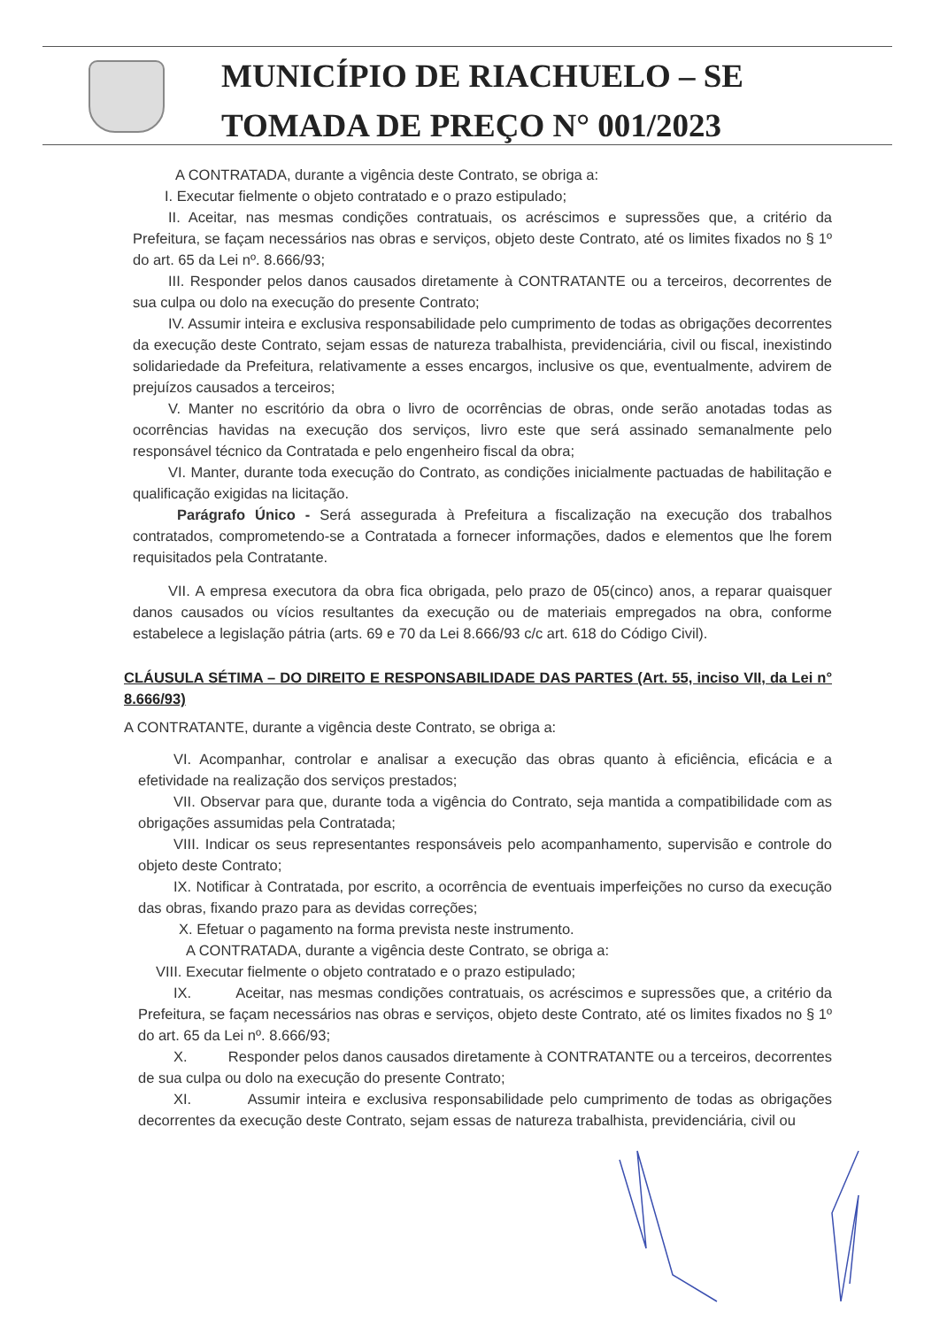MUNICÍPIO DE RIACHUELO – SE
TOMADA DE PREÇO N° 001/2023
A CONTRATADA, durante a vigência deste Contrato, se obriga a:
I. Executar fielmente o objeto contratado e o prazo estipulado;
II. Aceitar, nas mesmas condições contratuais, os acréscimos e supressões que, a critério da Prefeitura, se façam necessários nas obras e serviços, objeto deste Contrato, até os limites fixados no § 1º do art. 65 da Lei nº. 8.666/93;
III. Responder pelos danos causados diretamente à CONTRATANTE ou a terceiros, decorrentes de sua culpa ou dolo na execução do presente Contrato;
IV. Assumir inteira e exclusiva responsabilidade pelo cumprimento de todas as obrigações decorrentes da execução deste Contrato, sejam essas de natureza trabalhista, previdenciária, civil ou fiscal, inexistindo solidariedade da Prefeitura, relativamente a esses encargos, inclusive os que, eventualmente, advirem de prejuízos causados a terceiros;
V. Manter no escritório da obra o livro de ocorrências de obras, onde serão anotadas todas as ocorrências havidas na execução dos serviços, livro este que será assinado semanalmente pelo responsável técnico da Contratada e pelo engenheiro fiscal da obra;
VI. Manter, durante toda execução do Contrato, as condições inicialmente pactuadas de habilitação e qualificação exigidas na licitação.
Parágrafo Único - Será assegurada à Prefeitura a fiscalização na execução dos trabalhos contratados, comprometendo-se a Contratada a fornecer informações, dados e elementos que lhe forem requisitados pela Contratante.
VII. A empresa executora da obra fica obrigada, pelo prazo de 05(cinco) anos, a reparar quaisquer danos causados ou vícios resultantes da execução ou de materiais empregados na obra, conforme estabelece a legislação pátria (arts. 69 e 70 da Lei 8.666/93 c/c art. 618 do Código Civil).
CLÁUSULA SÉTIMA – DO DIREITO E RESPONSABILIDADE DAS PARTES (Art. 55, inciso VII, da Lei n° 8.666/93)
A CONTRATANTE, durante a vigência deste Contrato, se obriga a:
VI. Acompanhar, controlar e analisar a execução das obras quanto à eficiência, eficácia e a efetividade na realização dos serviços prestados;
VII. Observar para que, durante toda a vigência do Contrato, seja mantida a compatibilidade com as obrigações assumidas pela Contratada;
VIII. Indicar os seus representantes responsáveis pelo acompanhamento, supervisão e controle do objeto deste Contrato;
IX. Notificar à Contratada, por escrito, a ocorrência de eventuais imperfeições no curso da execução das obras, fixando prazo para as devidas correções;
X. Efetuar o pagamento na forma prevista neste instrumento.
A CONTRATADA, durante a vigência deste Contrato, se obriga a:
VIII. Executar fielmente o objeto contratado e o prazo estipulado;
IX. Aceitar, nas mesmas condições contratuais, os acréscimos e supressões que, a critério da Prefeitura, se façam necessários nas obras e serviços, objeto deste Contrato, até os limites fixados no § 1º do art. 65 da Lei nº. 8.666/93;
X. Responder pelos danos causados diretamente à CONTRATANTE ou a terceiros, decorrentes de sua culpa ou dolo na execução do presente Contrato;
XI. Assumir inteira e exclusiva responsabilidade pelo cumprimento de todas as obrigações decorrentes da execução deste Contrato, sejam essas de natureza trabalhista, previdenciária, civil ou